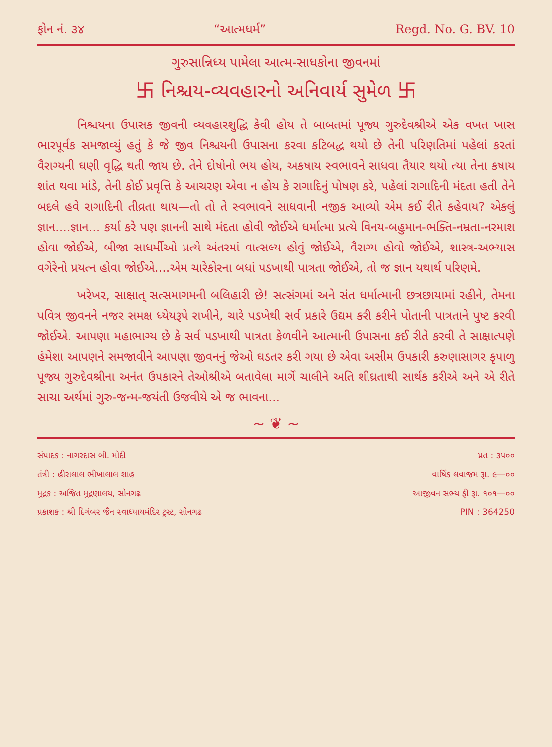ફોન નં. ૩૪ “આત્મધર્મ” Regd. No. G. BV. 10
ગુરુસાન્નિધ્ય પામેલા આત્મ-સાધકોના જીવનમાં
卐 નિશ્ચય-વ્યવહારનો અનિવાર્ય સુમેળ 卐
નિશ્ચયના ઉપાસક જીવની વ્યવહારશુદ્ધિ કેવી હોય તે બાબતમાં પૂજ્ય ગુરુદેવશ્રીએ એક વખત ખાસ ભારપૂર્વક સમજાવ્યું હતું કે જે જીવ નિશ્ચયની ઉપાસના કરવા કટિબદ્ધ થયો છે તેની પરિણતિમાં પહેલાં કરતાં વૈરાગ્યની ઘણી વૃદ્ધિ થતી જાય છે. તેને દોષોનો ભય હોય, અકષાય સ્વભાવને સાધવા તૈયાર થયો ત્યા તેના કષાય શાંત થવા માંડે, તેની કોઈ પ્રવૃત્તિ કે આચરણ એવા ન હોય કે રાગાદિનું પોષણ કરે, પહેલાં રાગાદિની મંદતા હતી તેને બદલે હવે રાગાદિની તીવ્રતા થાય—તો તો તે સ્વભાવને સાધવાની નજીક આવ્યો એમ કઈ રીતે કહેવાય? એકલું જ્ઞાન....જ્ઞાન... કર્યા કરે પણ જ્ઞાનની સાથે મંદતા હોવી જોઈએ ધર્માત્મા પ્રત્યે વિનય-બહુમાન-ભક્તિ-નમ્રતા-નરમાશ હોવા જોઈએ, બીજા સાધર્મીઓ પ્રત્યે અંતરમાં વાત્સલ્ય હોવું જોઈએ, વૈરાગ્ય હોવો જોઈએ, શાસ્ત્ર-અભ્યાસ વગેરેનો પ્રયત્ન હોવા જોઈએ....એમ ચારેકોરના બધાં પડખાથી પાત્રતા જોઈએ, તો જ જ્ઞાન યથાર્થ પરિણમે.
ખરેખર, સાક્ષાત્ સત્સમાગમની બલિહારી છે! સત્સંગમાં અને સંત ધર્માત્માની છત્રછાયામાં રહીને, તેમના પવિત્ર જીવનને નજર સમક્ષ ધ્યેયરૂપે રાખીને, ચારે પડખેથી સર્વ પ્રકારે ઉદ્યમ કરી કરીને પોતાની પાત્રતાને પુષ્ટ કરવી જોઈએ. આપણા મહાભાગ્ય છે કે સર્વ પડખાથી પાત્રતા કેળવીને આત્માની ઉપાસના કઈ રીતે કરવી તે સાક્ષાત્પણે હંમેશા આપણને સમજાવીને આપણા જીવનનું જેઓ ઘડતર કરી ગયા છે એવા અસીમ ઉપકારી કરુણાસાગર કૃપાળુ પૂજ્ય ગુરુદેવશ્રીના અનંત ઉપકારને તેઓશ્રીએ બતાવેલા માર્ગે ચાલીને અતિ શીઘ્રતાથી સાર્થક કરીએ અને એ રીતે સાચા અર્થમાં ગુરુ-જન્મ-જયંતી ઉજવીયે એ જ ભાવના...
~ ❦ ~
સંપાદક : નાગરદાસ બી. મોદી
તંત્રી : હીરાલાલ ભીખાલાલ શાહ
મુદ્રક : અજિત મુદ્રણાલય, સોનગઢ
પ્રકાશક : શ્રી દિગંબર જૈન સ્વાધ્યાયમંદિર ટ્રસ્ટ, સોનગઢ
પ્રત : ૩૫૦૦
વાર્ષિક લવાજમ રૂા. ૯—૦૦
આજીવન સભ્ય ફી રૂા. ૧૦૧—૦૦
PIN : 364250